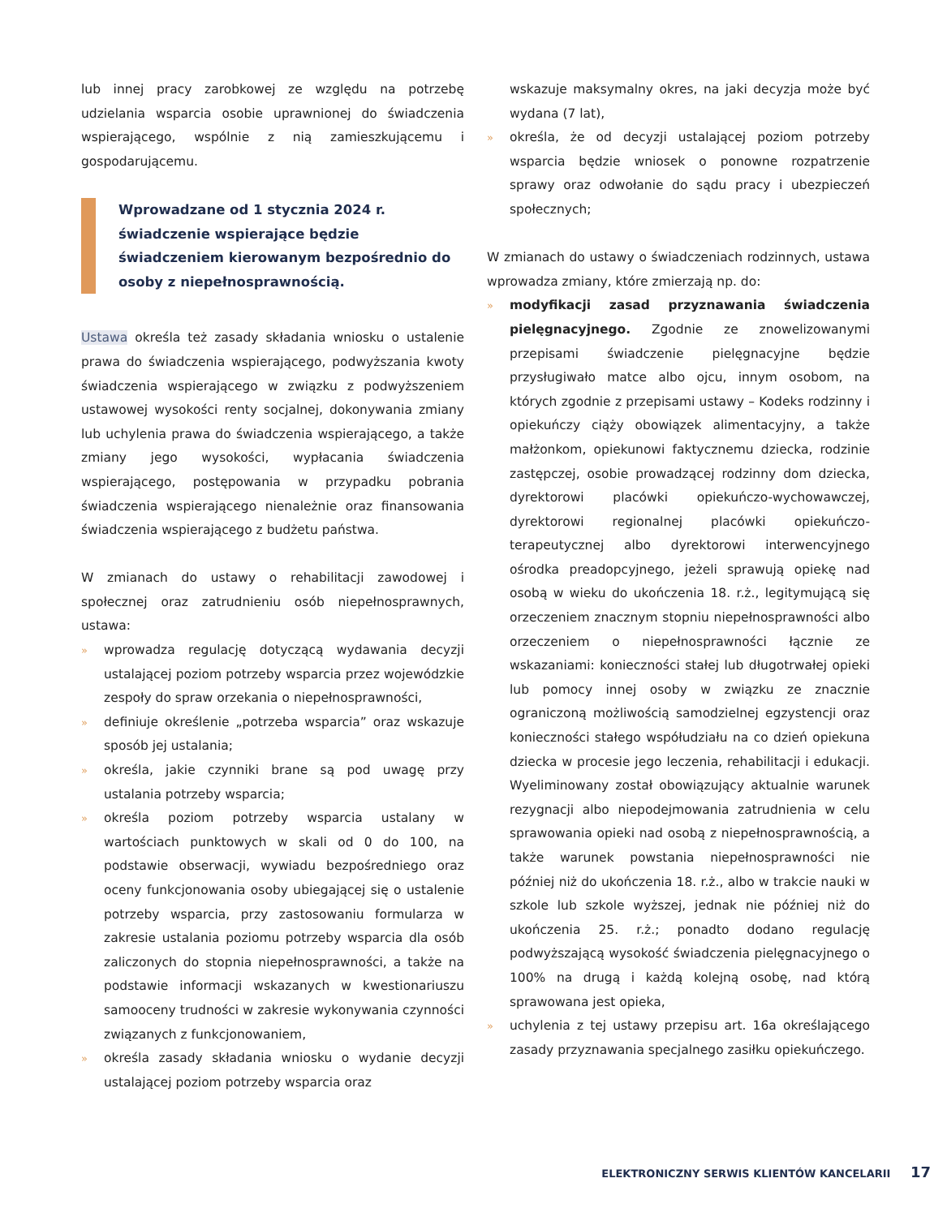lub innej pracy zarobkowej ze względu na potrzebę udzielania wsparcia osobie uprawnionej do świadczenia wspierającego, wspólnie z nią zamieszkującemu i gospodarującemu.
Wprowadzane od 1 stycznia 2024 r. świadczenie wspierające będzie świadczeniem kierowanym bezpośrednio do osoby z niepełnosprawnością.
Ustawa określa też zasady składania wniosku o ustalenie prawa do świadczenia wspierającego, podwyższania kwoty świadczenia wspierającego w związku z podwyższeniem ustawowej wysokości renty socjalnej, dokonywania zmiany lub uchylenia prawa do świadczenia wspierającego, a także zmiany jego wysokości, wypłacania świadczenia wspierającego, postępowania w przypadku pobrania świadczenia wspierającego nienależnie oraz finansowania świadczenia wspierającego z budżetu państwa.
W zmianach do ustawy o rehabilitacji zawodowej i społecznej oraz zatrudnieniu osób niepełnosprawnych, ustawa:
» wprowadza regulację dotyczącą wydawania decyzji ustalającej poziom potrzeby wsparcia przez wojewódzkie zespoły do spraw orzekania o niepełnosprawności,
» definiuje określenie „potrzeba wsparcia” oraz wskazuje sposób jej ustalania;
» określa, jakie czynniki brane są pod uwagę przy ustalania potrzeby wsparcia;
» określa poziom potrzeby wsparcia ustalany w wartościach punktowych w skali od 0 do 100, na podstawie obserwacji, wywiadu bezpośredniego oraz oceny funkcjonowania osoby ubiegającej się o ustalenie potrzeby wsparcia, przy zastosowaniu formularza w zakresie ustalania poziomu potrzeby wsparcia dla osób zaliczonych do stopnia niepełnosprawności, a także na podstawie informacji wskazanych w kwestionariuszu samooceny trudności w zakresie wykonywania czynności związanych z funkcjonowaniem,
» określa zasady składania wniosku o wydanie decyzji ustalającej poziom potrzeby wsparcia oraz
wskazuje maksymalny okres, na jaki decyzja może być wydana (7 lat),
» określa, że od decyzji ustalającej poziom potrzeby wsparcia będzie wniosek o ponowne rozpatrzenie sprawy oraz odwołanie do sądu pracy i ubezpieczeń społecznych;
W zmianach do ustawy o świadczeniach rodzinnych, ustawa wprowadza zmiany, które zmierzają np. do:
» modyfikacji zasad przyznawania świadczenia pielęgnacyjnego. Zgodnie ze znowelizowanymi przepisami świadczenie pielęgnacyjne będzie przysługiwało matce albo ojcu, innym osobom, na których zgodnie z przepisami ustawy – Kodeks rodzinny i opiekuńczy ciąży obowiązek alimentacyjny, a także małżonkom, opiekunowi faktycznemu dziecka, rodzinie zastępczej, osobie prowadzącej rodzinny dom dziecka, dyrektorowi placówki opiekuńczo-wychowawczej, dyrektorowi regionalnej placówki opiekuńczo-terapeutycznej albo dyrektorowi interwencyjnego ośrodka preadopcyjnego, jeżeli sprawują opiekę nad osobą w wieku do ukończenia 18. r.ż., legitymującą się orzeczeniem znacznym stopniu niepełnosprawności albo orzeczeniem o niepełnosprawności łącznie ze wskazaniami: konieczności stałej lub długotrwałej opieki lub pomocy innej osoby w związku ze znacznie ograniczoną możliwością samodzielnej egzystencji oraz konieczności stałego współudziału na co dzień opiekuna dziecka w procesie jego leczenia, rehabilitacji i edukacji. Wyeliminowany został obowiązujący aktualnie warunek rezygnacji albo niepodejmowania zatrudnienia w celu sprawowania opieki nad osobą z niepełnosprawnością, a także warunek powstania niepełnosprawności nie później niż do ukończenia 18. r.ż., albo w trakcie nauki w szkole lub szkole wyższej, jednak nie później niż do ukończenia 25. r.ż.; ponadto dodano regulację podwyższającą wysokość świadczenia pielęgnacyjnego o 100% na drugą i każdą kolejną osobę, nad którą sprawowana jest opieka,
» uchylenia z tej ustawy przepisu art. 16a określającego zasady przyznawania specjalnego zasiłku opiekuńczego.
ELEKTRONICZNY SERWIS KLIENTÓW KANCELARII 17